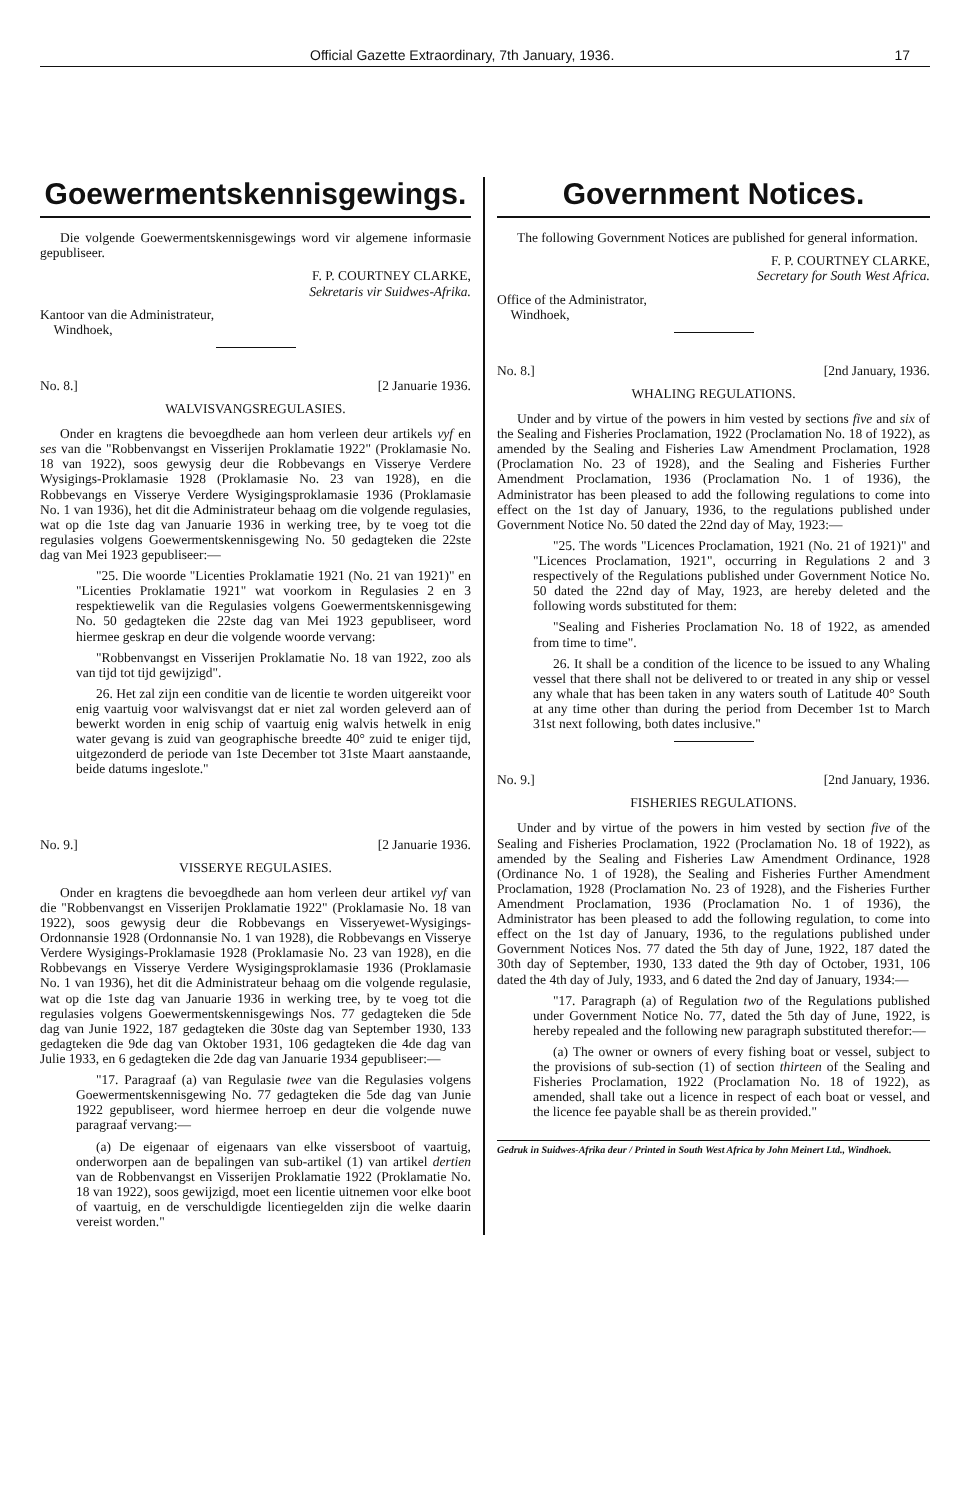Official Gazette Extraordinary, 7th January, 1936. 17
Goewermentskennisgewings.
Die volgende Goewermentskennisgewings word vir algemene informasie gepubliseer.
F. P. COURTNEY CLARKE,
Sekretaris vir Suidwes-Afrika.
Kantoor van die Administrateur,
Windhoek,
No. 8.] [2 Januarie 1936.
WALVISVANGSREGULASIES.
Onder en kragtens die bevoegdhede aan hom verleen deur artikels vyf en ses van die "Robbenvangst en Visserijen Proklamatie 1922" (Proklamasie No. 18 van 1922), soos gewysig deur die Robbevangs en Visserye Verdere Wysigings-Proklamasie 1928 (Proklamasie No. 23 van 1928), en die Robbevangs en Visserye Verdere Wysigingsproklamasie 1936 (Proklamasie No. 1 van 1936), het dit die Administrateur behaag om die volgende regulasies, wat op die 1ste dag van Januarie 1936 in werking tree, by te voeg tot die regulasies volgens Goewermentskennisgewing No. 50 gedagteken die 22ste dag van Mei 1923 gepubliseer:—
"25. Die woorde "Licenties Proklamatie 1921 (No. 21 van 1921)" en "Licenties Proklamatie 1921" wat voorkom in Regulasies 2 en 3 respektiewelik van die Regulasies volgens Goewermentskennisgewing No. 50 gedagteken die 22ste dag van Mei 1923 gepubliseer, word hiermee geskrap en deur die volgende woorde vervang:
"Robbenvangst en Visserijen Proklamatie No. 18 van 1922, zoo als van tijd tot tijd gewijzigd".
26. Het zal zijn een conditie van de licentie te worden uitgereikt voor enig vaartuig voor walvisvangst dat er niet zal worden geleverd aan of bewerkt worden in enig schip of vaartuig enig walvis hetwelk in enig water gevang is zuid van geographische breedte 40° zuid te eniger tijd, uitgezonderd de periode van 1ste December tot 31ste Maart aanstaande, beide datums ingeslote."
No. 9.] [2 Januarie 1936.
VISSERYE REGULASIES.
Onder en kragtens die bevoegdhede aan hom verleen deur artikel vyf van die "Robbenvangst en Visserijen Proklamatie 1922" (Proklamasie No. 18 van 1922), soos gewysig deur die Robbevangs en Visseryewet-Wysigings-Ordonnansie 1928 (Ordonnansie No. 1 van 1928), die Robbevangs en Visserye Verdere Wysigings-Proklamasie 1928 (Proklamasie No. 23 van 1928), en die Robbevangs en Visserye Verdere Wysigingsproklamasie 1936 (Proklamasie No. 1 van 1936), het dit die Administrateur behaag om die volgende regulasie, wat op die 1ste dag van Januarie 1936 in werking tree, by te voeg tot die regulasies volgens Goewermentskennisgewings Nos. 77 gedagteken die 5de dag van Junie 1922, 187 gedagteken die 30ste dag van September 1930, 133 gedagteken die 9de dag van Oktober 1931, 106 gedagteken die 4de dag van Julie 1933, en 6 gedagteken die 2de dag van Januarie 1934 gepubliseer:—
"17. Paragraaf (a) van Regulasie twee van die Regulasies volgens Goewermentskennisgewing No. 77 gedagteken die 5de dag van Junie 1922 gepubliseer, word hiermee herroep en deur die volgende nuwe paragraaf vervang:—
(a) De eigenaar of eigenaars van elke vissersboot of vaartuig, onderworpen aan de bepalingen van sub-artikel (1) van artikel dertien van de Robbenvangst en Visserijen Proklamatie 1922 (Proklamatie No. 18 van 1922), soos gewijzigd, moet een licentie uitnemen voor elke boot of vaartuig, en de verschuldigde licentiegelden zijn die welke daarin vereist worden."
Government Notices.
The following Government Notices are published for general information.
F. P. COURTNEY CLARKE,
Secretary for South West Africa.
Office of the Administrator,
Windhoek,
No. 8.] [2nd January, 1936.
WHALING REGULATIONS.
Under and by virtue of the powers in him vested by sections five and six of the Sealing and Fisheries Proclamation, 1922 (Proclamation No. 18 of 1922), as amended by the Sealing and Fisheries Law Amendment Proclamation, 1928 (Proclamation No. 23 of 1928), and the Sealing and Fisheries Further Amendment Proclamation, 1936 (Proclamation No. 1 of 1936), the Administrator has been pleased to add the following regulations to come into effect on the 1st day of January, 1936, to the regulations published under Government Notice No. 50 dated the 22nd day of May, 1923:—
"25. The words "Licences Proclamation, 1921 (No. 21 of 1921)" and "Licences Proclamation, 1921", occurring in Regulations 2 and 3 respectively of the Regulations published under Government Notice No. 50 dated the 22nd day of May, 1923, are hereby deleted and the following words substituted for them:
"Sealing and Fisheries Proclamation No. 18 of 1922, as amended from time to time".
26. It shall be a condition of the licence to be issued to any Whaling vessel that there shall not be delivered to or treated in any ship or vessel any whale that has been taken in any waters south of Latitude 40° South at any time other than during the period from December 1st to March 31st next following, both dates inclusive."
No. 9.] [2nd January, 1936.
FISHERIES REGULATIONS.
Under and by virtue of the powers in him vested by section five of the Sealing and Fisheries Proclamation, 1922 (Proclamation No. 18 of 1922), as amended by the Sealing and Fisheries Law Amendment Ordinance, 1928 (Ordinance No. 1 of 1928), the Sealing and Fisheries Further Amendment Proclamation, 1928 (Proclamation No. 23 of 1928), and the Fisheries Further Amendment Proclamation, 1936 (Proclamation No. 1 of 1936), the Administrator has been pleased to add the following regulation, to come into effect on the 1st day of January, 1936, to the regulations published under Government Notices Nos. 77 dated the 5th day of June, 1922, 187 dated the 30th day of September, 1930, 133 dated the 9th day of October, 1931, 106 dated the 4th day of July, 1933, and 6 dated the 2nd day of January, 1934:—
"17. Paragraph (a) of Regulation two of the Regulations published under Government Notice No. 77, dated the 5th day of June, 1922, is hereby repealed and the following new paragraph substituted therefor:—
(a) The owner or owners of every fishing boat or vessel, subject to the provisions of sub-section (1) of section thirteen of the Sealing and Fisheries Proclamation, 1922 (Proclamation No. 18 of 1922), as amended, shall take out a licence in respect of each boat or vessel, and the licence fee payable shall be as therein provided."
Gedruk in Suidwes-Afrika deur / Printed in South West Africa by John Meinert Ltd., Windhoek.